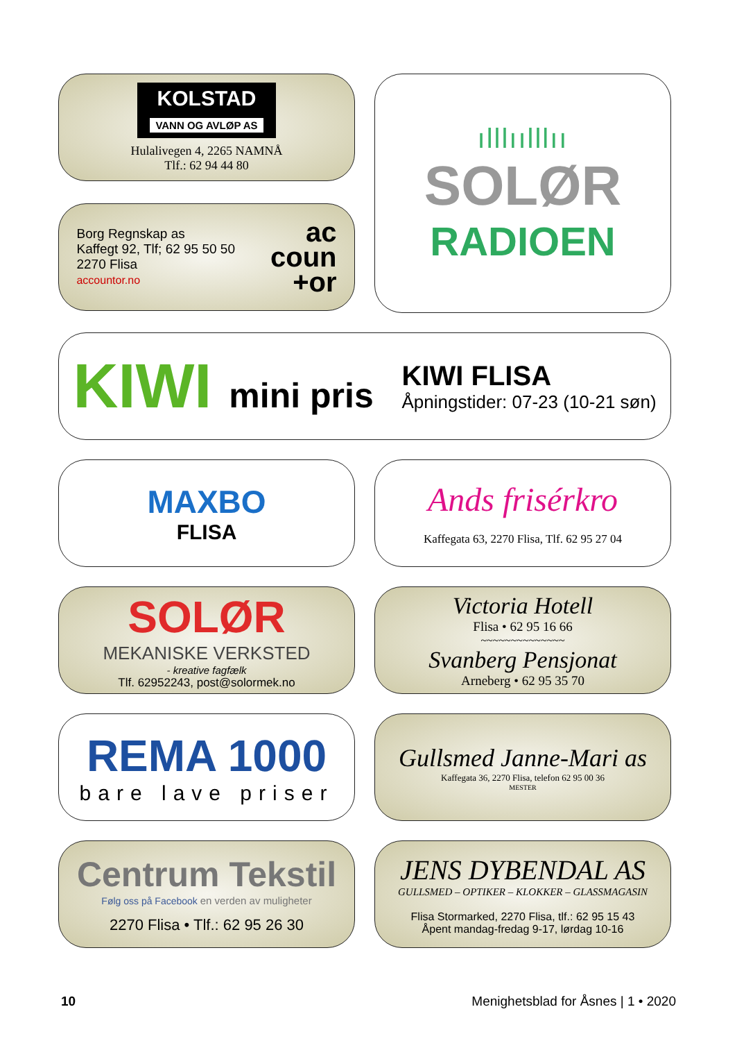KOLSTAD
VANN OG AVLØP AS
Hulalivegen 4, 2265 NAMNÅ
Tlf.: 62 94 44 80
ılllıılllıı
SOLØR
RADIOEN
Borg Regnskap as
Kaffegt 92, Tlf; 62 95 50 50
2270 Flisa
accountor.no
ac
coun
+or
KIWI mini pris
KIWI FLISA
Åpningstider: 07-23 (10-21 søn)
MAXBO
FLISA
Ands frisérkro
Kaffegata 63, 2270 Flisa, Tlf. 62 95 27 04
SOLØR
MEKANISKE VERKSTED
- kreative fagfælk
Tlf. 62952243, post@solormek.no
Victoria Hotell
Flisa • 62 95 16 66
~~~~~~~~~~~~~~
Svanberg Pensjonat
Arneberg • 62 95 35 70
REMA 1000
bare lave priser
Gullsmed Janne-Mari as
Kaffegata 36, 2270 Flisa, telefon 62 95 00 36
MESTER
Centrum Tekstil
Følg oss på Facebook en verden av muligheter
2270 Flisa • Tlf.: 62 95 26 30
JENS DYBENDAL AS
GULLSMED – OPTIKER – KLOKKER – GLASSMAGASIN
Flisa Stormarked, 2270 Flisa, tlf.: 62 95 15 43
Åpent mandag-fredag 9-17, lørdag 10-16
10 Menighetsblad for Åsnes | 1 • 2020